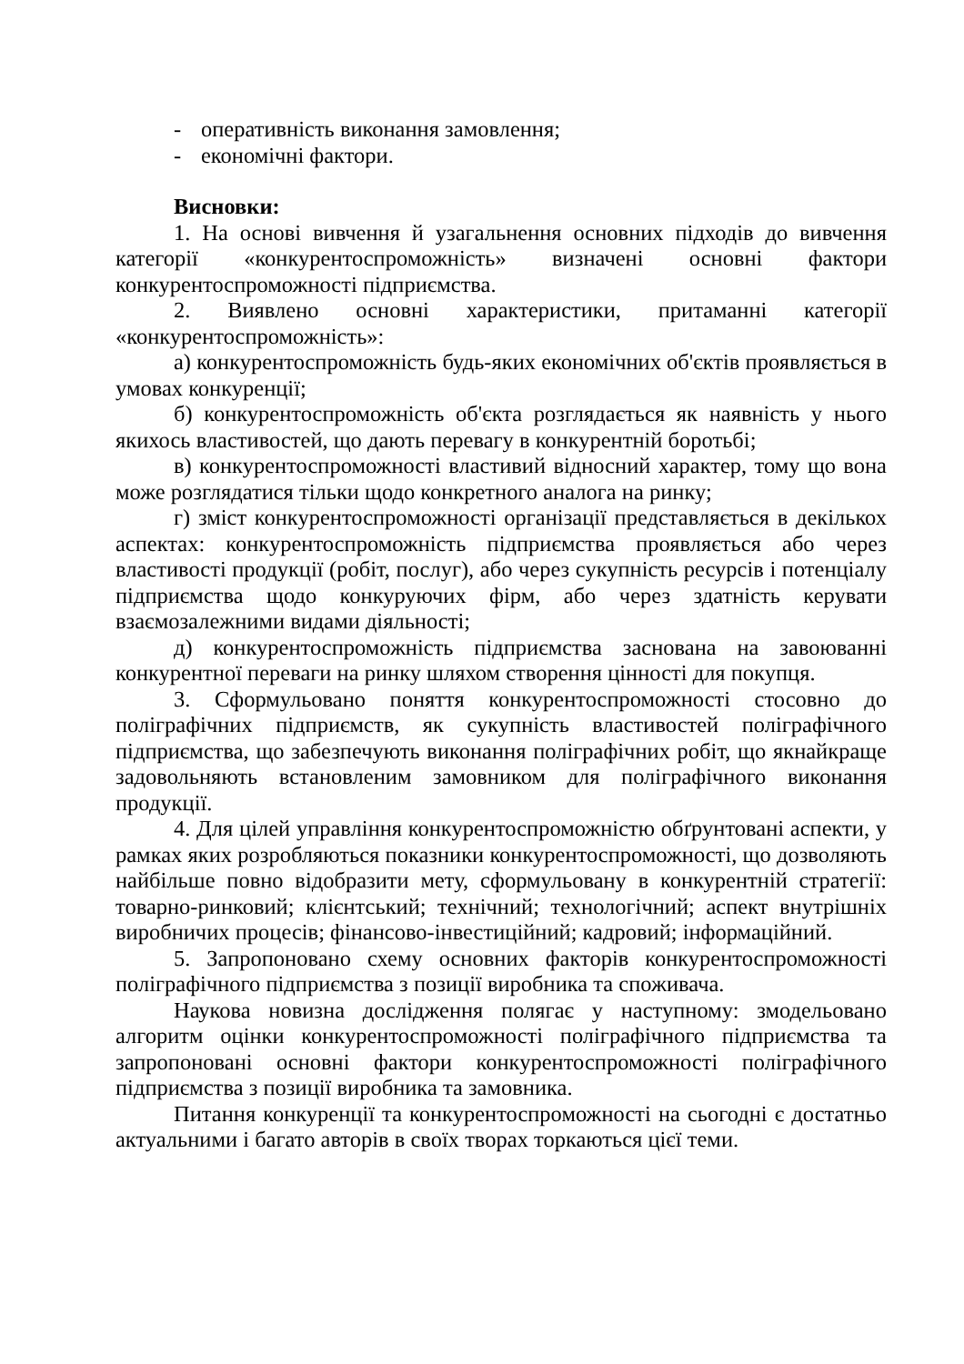- оперативність виконання замовлення;
- економічні фактори.
Висновки:
1. На основі вивчення й узагальнення основних підходів до вивчення категорії «конкурентоспроможність» визначені основні фактори конкурентоспроможності підприємства.
2. Виявлено основні характеристики, притаманні категорії «конкурентоспроможність»:
а) конкурентоспроможність будь-яких економічних об'єктів проявляється в умовах конкуренції;
б) конкурентоспроможність об'єкта розглядається як наявність у нього якихось властивостей, що дають перевагу в конкурентній боротьбі;
в) конкурентоспроможності властивий відносний характер, тому що вона може розглядатися тільки щодо конкретного аналога на ринку;
г) зміст конкурентоспроможності організації представляється в декількох аспектах: конкурентоспроможність підприємства проявляється або через властивості продукції (робіт, послуг), або через сукупність ресурсів і потенціалу підприємства щодо конкуруючих фірм, або через здатність керувати взаємозалежними видами діяльності;
д) конкурентоспроможність підприємства заснована на завоюванні конкурентної переваги на ринку шляхом створення цінності для покупця.
3. Сформульовано поняття конкурентоспроможності стосовно до поліграфічних підприємств, як сукупність властивостей поліграфічного підприємства, що забезпечують виконання поліграфічних робіт, що якнайкраще задовольняють встановленим замовником для поліграфічного виконання продукції.
4. Для цілей управління конкурентоспроможністю обґрунтовані аспекти, у рамках яких розробляються показники конкурентоспроможності, що дозволяють найбільше повно відобразити мету, сформульовану в конкурентній стратегії: товарно-ринковий; клієнтський; технічний; технологічний; аспект внутрішніх виробничих процесів; фінансово-інвестиційний; кадровий; інформаційний.
5. Запропоновано схему основних факторів конкурентоспроможності поліграфічного підприємства з позиції виробника та споживача.
Наукова новизна дослідження полягає у наступному: змодельовано алгоритм оцінки конкурентоспроможності поліграфічного підприємства та запропоновані основні фактори конкурентоспроможності поліграфічного підприємства з позиції виробника та замовника.
Питання конкуренції та конкурентоспроможності на сьогодні є достатньо актуальними і багато авторів в своїх творах торкаються цієї теми.